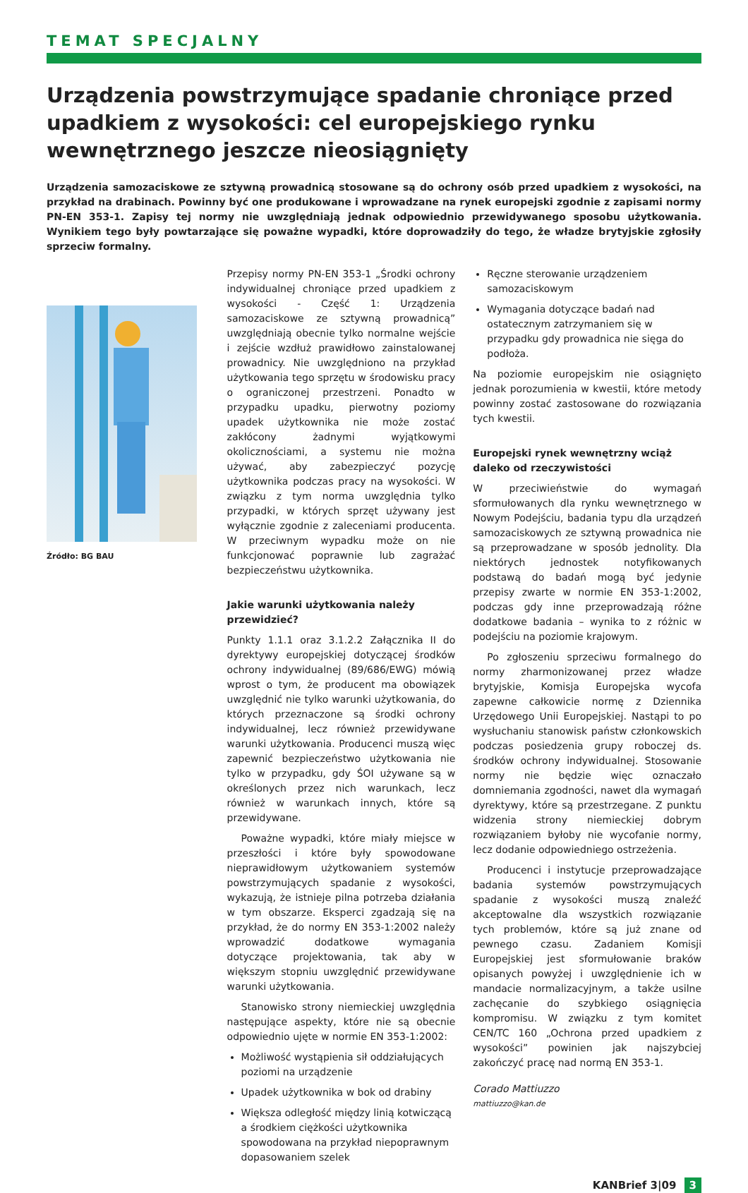TEMAT SPECJALNY
Urządzenia powstrzymujące spadanie chroniące przed upadkiem z wysokości: cel europejskiego rynku wewnętrznego jeszcze nie­osiągnięty
Urządzenia samozaciskowe ze sztywną prowadnicą stosowane są do ochrony osób przed upadkiem z wysokości, na przykład na drabinach. Powinny być one produkowane i wprowadzane na rynek europejski zgodnie z zapisami normy PN-EN 353-1. Zapisy tej normy nie uwzględniają jednak odpowiednio przewidywanego sposobu użytkowania. Wynikiem tego były powtarzające się poważne wypadki, które doprowadziły do tego, że władze brytyjskie zgłosiły sprzeciw formalny.
Źródło: BG BAU
Przepisy normy PN-EN 353-1 „Środki ochrony indywidualnej chroniące przed upadkiem z wysokości - Część 1: Urządzenia samozaciskowe ze sztywną prowadnicą” uwzględniają obecnie tylko normalne wejście i zejście wzdłuż prawidłowo zainstalowanej prowadnicy. Nie uwzględniono na przykład użytkowania tego sprzętu w środowisku pracy o ograniczonej przestrzeni. Ponadto w przypadku upadku, pierwotny poziomy upadek użytkownika nie może zostać zakłócony żadnymi wyjątkowymi okolicznościami, a systemu nie można używać, aby zabezpieczyć pozycję użytkownika podczas pracy na wysokości. W związku z tym norma uwzględnia tylko przypadki, w których sprzęt używany jest wyłącznie zgodnie z zaleceniami producenta. W przeciwnym wypadku może on nie funkcjonować poprawnie lub zagrażać bezpieczeństwu użytkownika.
Jakie warunki użytkowania należy przewidzieć?
Punkty 1.1.1 oraz 3.1.2.2 Załącznika II do dyrektywy europejskiej dotyczącej środków ochrony indywidualnej (89/686/EWG) mówią wprost o tym, że producent ma obowiązek uwzględnić nie tylko warunki użytkowania, do których przeznaczone są środki ochrony indywidualnej, lecz również przewidywane warunki użytkowania. Producenci muszą więc zapewnić bezpieczeństwo użytkowania nie tylko w przypadku, gdy ŚOI używane są w określonych przez nich warunkach, lecz również w warunkach innych, które są przewidywane.
Poważne wypadki, które miały miejsce w przeszłości i które były spowodowane nieprawidłowym użytkowaniem systemów powstrzymujących spadanie z wysokości, wykazują, że istnieje pilna potrzeba działania w tym obszarze. Eksperci zgadzają się na przykład, że do normy EN 353-1:2002 należy wprowadzić dodatkowe wymagania dotyczące projektowania, tak aby w większym stopniu uwzględnić przewidywane warunki użytkowania.
Stanowisko strony niemieckiej uwzględnia następujące aspekty, które nie są obecnie odpowiednio ujęte w normie EN 353-1:2002:
Możliwość wystąpienia sił oddziałujących poziomi na urządzenie
Upadek użytkownika w bok od drabiny
Większa odległość między linią kotwiczącą a środkiem ciężkości użytkownika spowodowana na przykład niepoprawnym dopasowaniem szelek
Ręczne sterowanie urządzeniem samozaciskowym
Wymagania dotyczące badań nad ostatecznym zatrzymaniem się w przypadku gdy prowadnica nie sięga do podłoża.
Na poziomie europejskim nie osiągnięto jednak porozumienia w kwestii, które metody powinny zostać zastosowane do rozwiązania tych kwestii.
Europejski rynek wewnętrzny wciąż daleko od rzeczywistości
W przeciwieństwie do wymagań sformułowanych dla rynku wewnętrznego w Nowym Podejściu, badania typu dla urządzeń samozaciskowych ze sztywną prowadnica nie są przeprowadzane w sposób jednolity. Dla niektórych jednostek notyfikowanych podstawą do badań mogą być jedynie przepisy zwarte w normie EN 353-1:2002, podczas gdy inne przeprowadzają różne dodatkowe badania – wynika to z różnic w podejściu na poziomie krajowym.
Po zgłoszeniu sprzeciwu formalnego do normy zharmonizowanej przez władze brytyjskie, Komisja Europejska wycofa zapewne całkowicie normę z Dziennika Urzędowego Unii Europejskiej. Nastąpi to po wysłuchaniu stanowisk państw członkowskich podczas posiedzenia grupy roboczej ds. środków ochrony indywidualnej. Stosowanie normy nie będzie więc oznaczało domniemania zgodności, nawet dla wymagań dyrektywy, które są przestrzegane. Z punktu widzenia strony niemieckiej dobrym rozwiązaniem byłoby nie wycofanie normy, lecz dodanie odpowiedniego ostrzeżenia.
Producenci i instytucje przeprowadzające badania systemów powstrzymujących spadanie z wysokości muszą znaleźć akceptowalne dla wszystkich rozwiązanie tych problemów, które są już znane od pewnego czasu. Zadaniem Komisji Europejskiej jest sformułowanie braków opisanych powyżej i uwzględnienie ich w mandacie normalizacyjnym, a także usilne zachęcanie do szybkiego osiągnięcia kompromisu. W związku z tym komitet CEN/TC 160 „Ochrona przed upadkiem z wysokości” powinien jak najszybciej zakończyć pracę nad normą EN 353-1.
Corado Mattiuzzo
mattiuzzo@kan.de
KANBrief 3|09 3